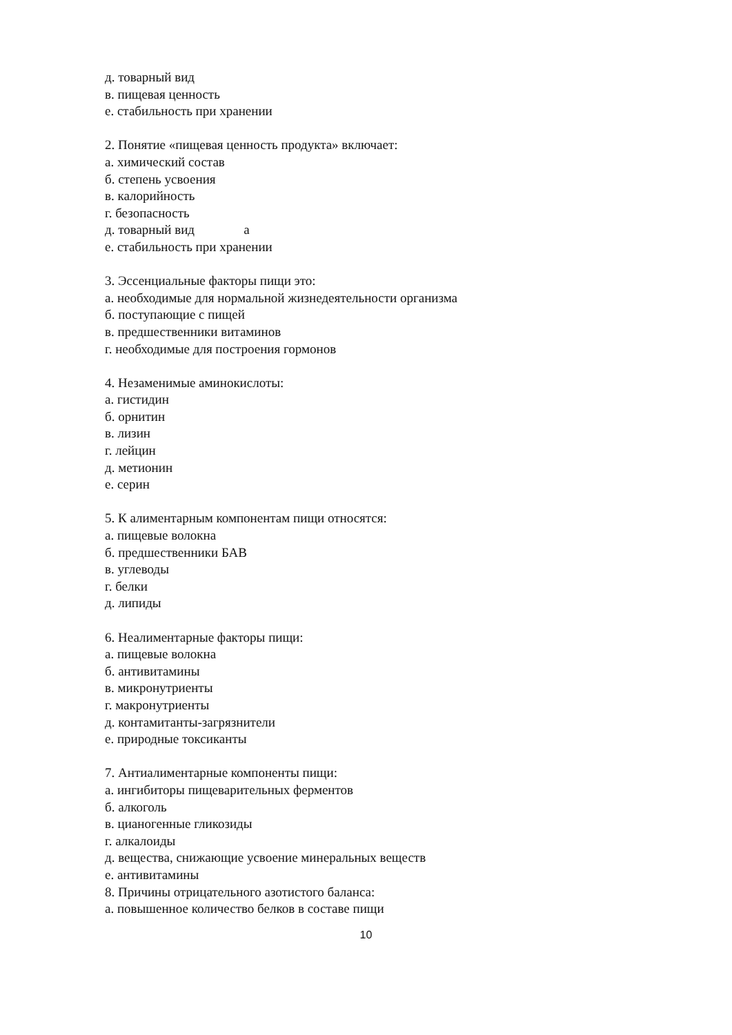д. товарный вид
в. пищевая ценность
е. стабильность при хранении
2. Понятие «пищевая ценность продукта» включает:
а. химический состав
б. степень усвоения
в. калорийность
г. безопасность
д. товарный вид а
е. стабильность при хранении
3. Эссенциальные факторы пищи это:
а. необходимые для нормальной жизнедеятельности организма
б. поступающие с пищей
в. предшественники витаминов
г. необходимые для построения гормонов
4. Незаменимые аминокислоты:
а. гистидин
б. орнитин
в. лизин
г. лейцин
д. метионин
е. серин
5. К алиментарным компонентам пищи относятся:
а. пищевые волокна
б. предшественники БАВ
в. углеводы
г. белки
д. липиды
6. Неалиментарные факторы пищи:
а. пищевые волокна
б. антивитамины
в. микронутриенты
г. макронутриенты
д. контамитанты-загрязнители
е. природные токсиканты
7. Антиалиментарные компоненты пищи:
а. ингибиторы пищеварительных ферментов
б. алкоголь
в. цианогенные гликозиды
г. алкалоиды
д. вещества, снижающие усвоение минеральных веществ
е. антивитамины
8. Причины отрицательного азотистого баланса:
а. повышенное количество белков в составе пищи
10